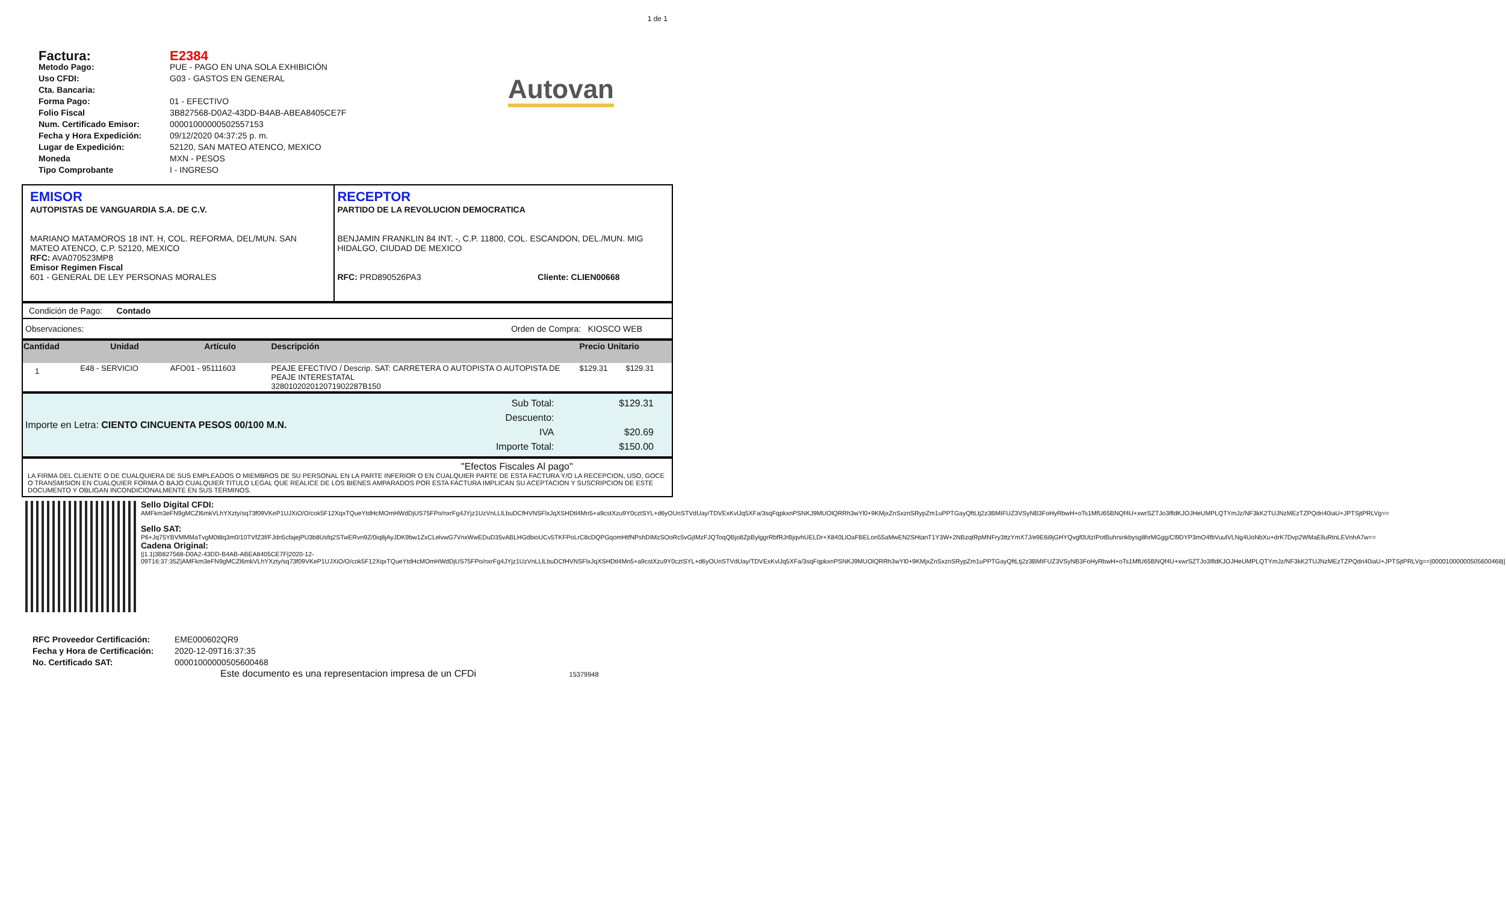1 de 1
Factura: E2384
Metodo Pago: PUE - PAGO EN UNA SOLA EXHIBICIÓN
Uso CFDI: G03 - GASTOS EN GENERAL
Cta. Bancaria:
Forma Pago: 01 - EFECTIVO
Folio Fiscal 3B827568-D0A2-43DD-B4AB-ABEA8405CE7F
Num. Certificado Emisor: 00001000000502557153
Fecha y Hora Expedición: 09/12/2020 04:37:25 p. m.
Lugar de Expedición: 52120, SAN MATEO ATENCO, MEXICO
Moneda MXN - PESOS
Tipo Comprobante I - INGRESO
Autovan
| EMISOR AUTOPISTAS DE VANGUARDIA S.A. DE C.V. MARIANO MATAMOROS 18 INT. H, COL. REFORMA, DEL/MUN. SAN MATEO ATENCO, C.P. 52120, MEXICO RFC: AVA070523MP8 Emisor Regimen Fiscal 601 - GENERAL DE LEY PERSONAS MORALES | RECEPTOR PARTIDO DE LA REVOLUCION DEMOCRATICA BENJAMIN FRANKLIN 84 INT. -, C.P. 11800, COL. ESCANDON, DEL./MUN. MIG HIDALGO, CIUDAD DE MEXICO RFC: PRD890526PA3 Cliente: CLIEN00668 |
| Condición de Pago: Contado |
| Observaciones: Orden de Compra: KIOSCO WEB |
| Cantidad | Unidad | Artículo | Descripción | Precio Unitario | |
| --- | --- | --- | --- | --- | --- |
| 1 | E48 - SERVICIO | AFO01 - 95111603 | PEAJE EFECTIVO / Descrip. SAT: CARRETERA O AUTOPISTA O AUTOPISTA DE PEAJE INTERESTATAL 32801020201207190​2287B150 | $129.31 | $129.31 |
| Importe en Letra: CIENTO CINCUENTA PESOS 00/100 M.N. | Sub Total: Descuento: IVA Importe Total: | $129.31 $20.69 $150.00 |
| "Efectos Fiscales Al pago" LA FIRMA DEL CLIENTE O DE CUALQUIERA DE SUS EMPLEADOS O MIEMBROS DE SU PERSONAL EN LA PARTE INFERIOR O EN CUALQUIER PARTE DE ESTA FACTURA Y/O LA RECEPCION, USO, GOCE O TRANSMISION EN CUALQUIER FORMA O BAJO CUALQUIER TITULO LEGAL QUE REALICE DE LOS BIENES AMPARADOS POR ESTA FACTURA IMPLICAN SU ACEPTACION Y SUSCRIPCION DE ESTE DOCUMENTO Y OBLIGAN INCONDICIONALMENTE EN SUS TERMINOS. |
| | Sello Digital CFDI: AMFkm3eFN9gMCZl6mkVLhYXzty/sq73f09VKeP1UJXiO/O/cok5F12XqxTQueYtdHcMOmHWdDjUS75FPo/nxrFg4JYjz1UzVnLLlLbuDCfHVNSFlxJqXSHDtl4Mn5+a9cstXzu9Y0cztSYL+d6yOUnSTVdUay/TDVExKvlJq5XFa/3sqFqpkxnPSNKJ9MUOlQRRh3wYl0+9KMjxZnSxznSRypZm1uPPTGayQftLtj2z3BMIFUZ3VSyNB3FoHyRbwH+oTs1MfU65BNQf4U+xwrSZTJo3lfldKJOJHeUMPLQTYmJz/NF3kK2TUJNzMEzTZPQdri40iaU+JPTSjtPRLVg== Sello SAT: P6+Jq75YBVMMMaTvgM0t8q3m0/10TVfZ3f/FJdn5cfajejPU3b8Usfq2STwERvn9Z/0iq8jAyJDK9bw1ZxCLelvwG7VnxWwEDuD35vABLHGdbioUCv5TKFPoLrC8cDQPGqomHtfNPshDIMzSOoRc5vGjIMzFJQToqQBjo8ZpBylggrRbfRJrBjqvhUELDr+X840LlOaFBELon55aMwEN2SHtanT1Y3W+2NBzqtRpMNFry3ttzYmX7J/e9E6i9jGHYQvgf0UtzIPotBuhrsnkbysg8hrMGgg/Cl9DYP3mO4fbVuulVLNg4UoNbXu+drK7Dvp2WMaElluRtnLEVnhA7w== Cadena Original: //1.1/3B827568-D0A2-43DD-B4AB-ABEA8405CE7F/2020-12-09T16:37:35Z/AMFkm3eFN9gMCZl6mkVLhYXzty/sq73f09VKeP1UJXiO/O/cok5F12XqxTQueYtdHcMOmHWdDjUS75FPo/nxrFg4JYjz1UzVnLLlLbuDCfHVNSFlxJqXSHDtl4Mn5+a9cstXzu9Y0cztSYL+d6yOUnSTVdUay/TDVExKvlJq5XFa/3sqFqpkxnPSNKJ9MUOlQRRh3wYl0+9KMjxZnSxznSRypZm1uPPTGayQftLtj2z3BMIFUZ3VSyNB3FoHyRbwH+oTs1MfU65BNQf4U+xwrSZTJo3lfldKJOJHeUMPLQTYmJz/NF3kK2TUJNzMEzTZPQdri40iaU+JPTSjtPRLVg==/00001000000505600468// |
RFC Proveedor Certificación: EME000602QR9
Fecha y Hora de Certificación: 2020-12-09T16:37:35
No. Certificado SAT: 00001000000505600468
Este documento es una representacion impresa de un CFDi 15379948